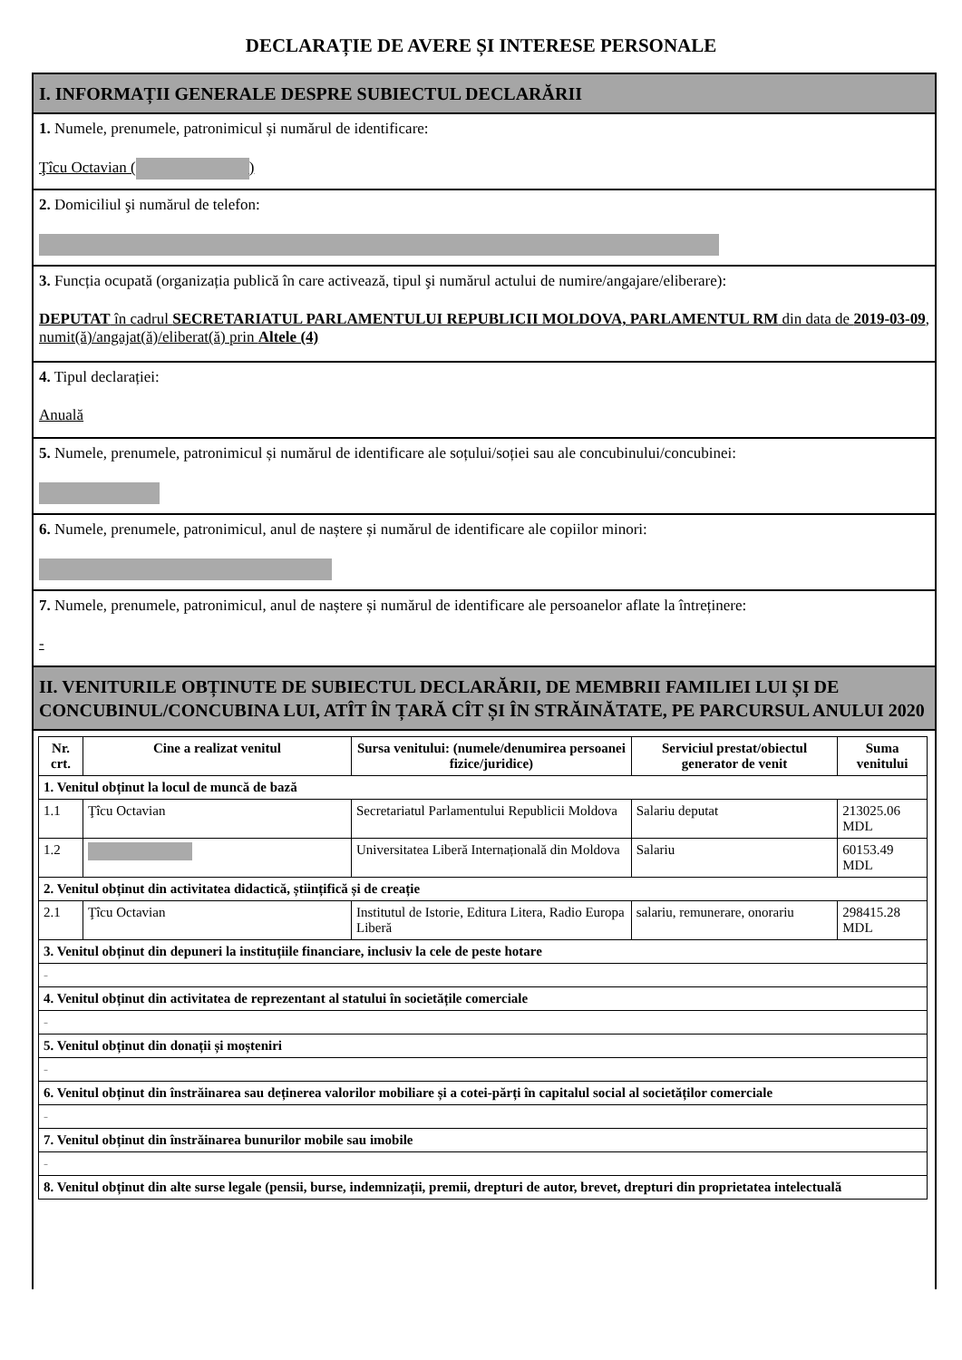DECLARAȚIE DE AVERE ȘI INTERESE PERSONALE
I. INFORMAȚII GENERALE DESPRE SUBIECTUL DECLARĂRII
1. Numele, prenumele, patronimicul și numărul de identificare:
Ţîcu Octavian ( )
2. Domiciliul şi numărul de telefon:
3. Funcția ocupată (organizația publică în care activează, tipul şi numărul actului de numire/angajare/eliberare):
DEPUTAT în cadrul SECRETARIATUL PARLAMENTULUI REPUBLICII MOLDOVA, PARLAMENTUL RM din data de 2019-03-09, numit(ă)/angajat(ă)/eliberat(ă) prin Altele (4)
4. Tipul declarației:
Anuală
5. Numele, prenumele, patronimicul și numărul de identificare ale soțului/soției sau ale concubinului/concubinei:
6. Numele, prenumele, patronimicul, anul de naștere și numărul de identificare ale copiilor minori:
7. Numele, prenumele, patronimicul, anul de naștere și numărul de identificare ale persoanelor aflate la întreținere:
-
II. VENITURILE OBȚINUTE DE SUBIECTUL DECLARĂRII, DE MEMBRII FAMILIEI LUI ȘI DE CONCUBINUL/CONCUBINA LUI, ATÎT ÎN ȚARĂ CÎT ȘI ÎN STRĂINĂTATE, PE PARCURSUL ANULUI 2020
| Nr. crt. | Cine a realizat venitul | Sursa venitului: (numele/denumirea persoanei fizice/juridice) | Serviciul prestat/obiectul generator de venit | Suma venitului |
| --- | --- | --- | --- | --- |
| 1. Venitul obținut la locul de muncă de bază | | | | |
| 1.1 | Ţîcu Octavian | Secretariatul Parlamentului Republicii Moldova | Salariu deputat | 213025.06 MDL |
| 1.2 | | Universitatea Liberă Internațională din Moldova | Salariu | 60153.49 MDL |
| 2. Venitul obținut din activitatea didactică, științifică și de creație | | | | |
| 2.1 | Ţîcu Octavian | Institutul de Istorie, Editura Litera, Radio Europa Liberă | salariu, remunerare, onorariu | 298415.28 MDL |
| 3. Venitul obținut din depuneri la instituțiile financiare, inclusiv la cele de peste hotare | | | | |
| - | | | | |
| 4. Venitul obținut din activitatea de reprezentant al statului în societățile comerciale | | | | |
| - | | | | |
| 5. Venitul obținut din donații și moșteniri | | | | |
| - | | | | |
| 6. Venitul obținut din înstrăinarea sau deținerea valorilor mobiliare și a cotei-părți în capitalul social al societăților comerciale | | | | |
| - | | | | |
| 7. Venitul obținut din înstrăinarea bunurilor mobile sau imobile | | | | |
| - | | | | |
| 8. Venitul obținut din alte surse legale (pensii, burse, indemnizații, premii, drepturi de autor, brevet, drepturi din proprietatea intelectuală | | | | |